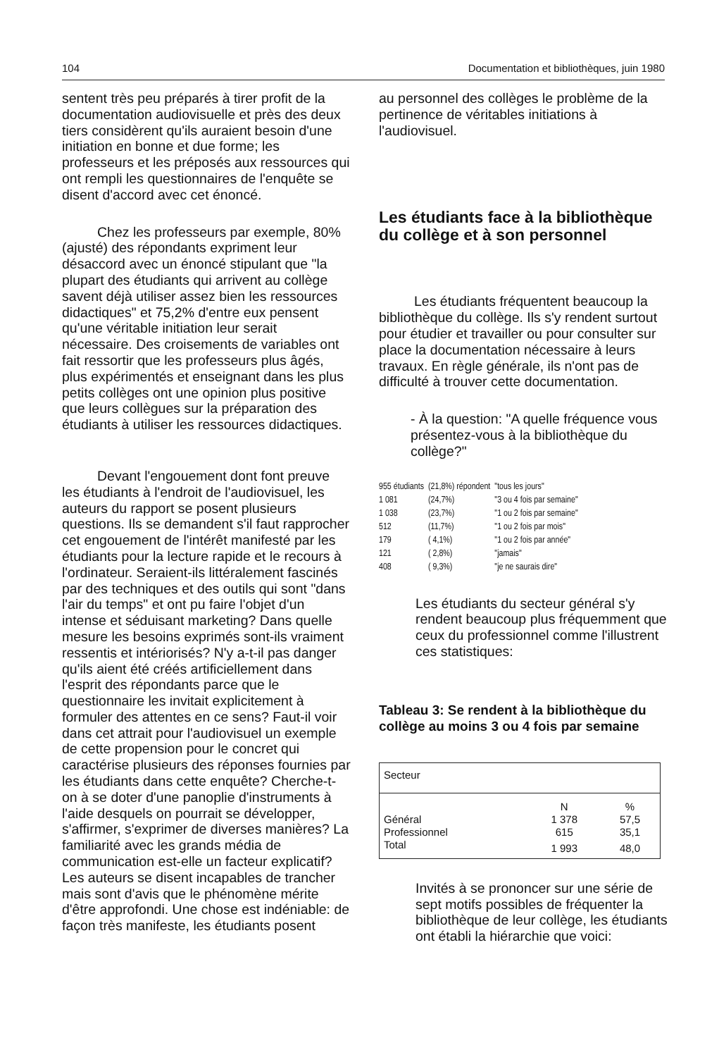104 Documentation et bibliothèques, juin 1980
sentent très peu préparés à tirer profit de la documentation audiovisuelle et près des deux tiers considèrent qu'ils auraient besoin d'une initiation en bonne et due forme; les professeurs et les préposés aux ressources qui ont rempli les questionnaires de l'enquête se disent d'accord avec cet énoncé.
Chez les professeurs par exemple, 80% (ajusté) des répondants expriment leur désaccord avec un énoncé stipulant que "la plupart des étudiants qui arrivent au collège savent déjà utiliser assez bien les ressources didactiques" et 75,2% d'entre eux pensent qu'une véritable initiation leur serait nécessaire. Des croisements de variables ont fait ressortir que les professeurs plus âgés, plus expérimentés et enseignant dans les plus petits collèges ont une opinion plus positive que leurs collègues sur la préparation des étudiants à utiliser les ressources didactiques.
Devant l'engouement dont font preuve les étudiants à l'endroit de l'audiovisuel, les auteurs du rapport se posent plusieurs questions. Ils se demandent s'il faut rapprocher cet engouement de l'intérêt manifesté par les étudiants pour la lecture rapide et le recours à l'ordinateur. Seraient-ils littéralement fascinés par des techniques et des outils qui sont "dans l'air du temps" et ont pu faire l'objet d'un intense et séduisant marketing? Dans quelle mesure les besoins exprimés sont-ils vraiment ressentis et intériorisés? N'y a-t-il pas danger qu'ils aient été créés artificiellement dans l'esprit des répondants parce que le questionnaire les invitait explicitement à formuler des attentes en ce sens? Faut-il voir dans cet attrait pour l'audiovisuel un exemple de cette propension pour le concret qui caractérise plusieurs des réponses fournies par les étudiants dans cette enquête? Cherche-t-on à se doter d'une panoplie d'instruments à l'aide desquels on pourrait se développer, s'affirmer, s'exprimer de diverses manières? La familiarité avec les grands média de communication est-elle un facteur explicatif? Les auteurs se disent incapables de trancher mais sont d'avis que le phénomène mérite d'être approfondi. Une chose est indéniable: de façon très manifeste, les étudiants posent
au personnel des collèges le problème de la pertinence de véritables initiations à l'audiovisuel.
Les étudiants face à la bibliothèque du collège et à son personnel
Les étudiants fréquentent beaucoup la bibliothèque du collège. Ils s'y rendent surtout pour étudier et travailler ou pour consulter sur place la documentation nécessaire à leurs travaux. En règle générale, ils n'ont pas de difficulté à trouver cette documentation.
- À la question: "A quelle fréquence vous présentez-vous à la bibliothèque du collège?"
| 955 étudiants | (21,8%) répondent | "tous les jours" |
| 1 081 | (24,7%) | "3 ou 4 fois par semaine" |
| 1 038 | (23,7%) | "1 ou 2 fois par semaine" |
| 512 | (11,7%) | "1 ou 2 fois par mois" |
| 179 | ( 4,1%) | "1 ou 2 fois par année" |
| 121 | ( 2,8%) | "jamais" |
| 408 | ( 9,3%) | "je ne saurais dire" |
Les étudiants du secteur général s'y rendent beaucoup plus fréquemment que ceux du professionnel comme l'illustrent ces statistiques:
Tableau 3: Se rendent à la bibliothèque du collège au moins 3 ou 4 fois par semaine
| Secteur | | |
| | N | % |
| Général | 1 378 | 57,5 |
| Professionnel | 615 | 35,1 |
| Total | 1 993 | 48,0 |
Invités à se prononcer sur une série de sept motifs possibles de fréquenter la bibliothèque de leur collège, les étudiants ont établi la hiérarchie que voici: